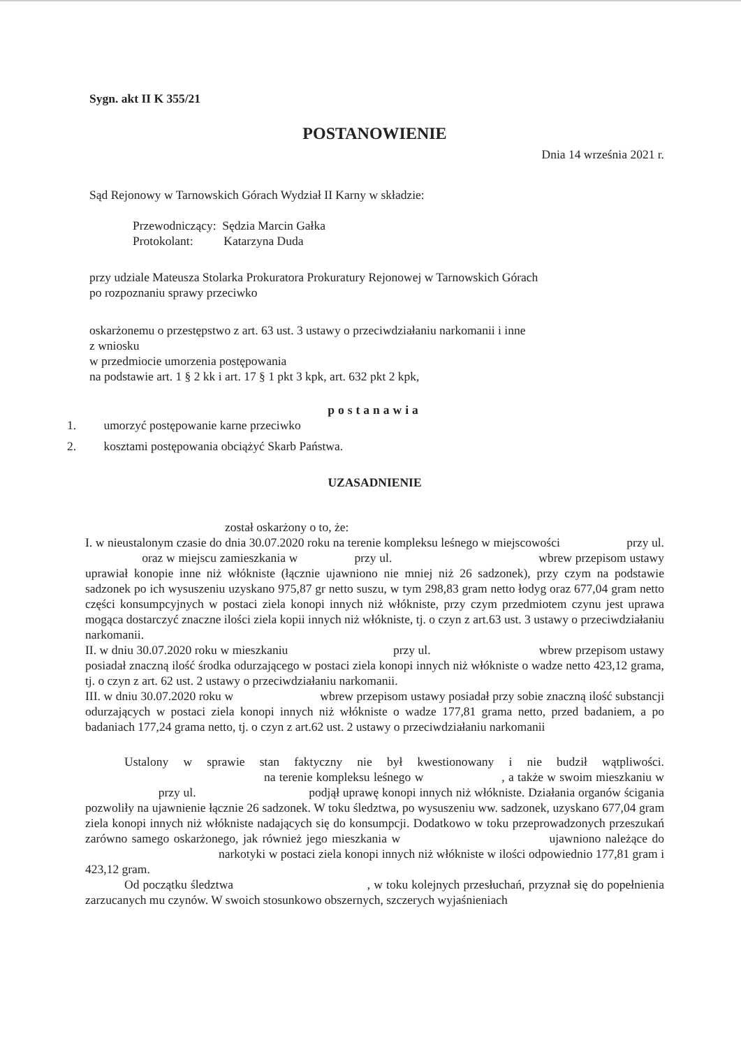Sygn. akt II K 355/21
POSTANOWIENIE
Dnia 14 września 2021 r.
Sąd Rejonowy w Tarnowskich Górach Wydział II Karny w składzie:
Przewodniczący: Sędzia Marcin Gałka
Protokolant: Katarzyna Duda
przy udziale Mateusza Stolarka Prokuratora Prokuratury Rejonowej w Tarnowskich Górach
po rozpoznaniu sprawy przeciwko
oskarżonemu o przestępstwo z art. 63 ust. 3 ustawy o przeciwdziałaniu narkomanii i inne
z wniosku
w przedmiocie umorzenia postępowania
na podstawie art. 1 § 2 kk i art. 17 § 1 pkt 3 kpk, art. 632 pkt 2 kpk,
postanawia
1. umorzyć postępowanie karne przeciwko
2. kosztami postępowania obciążyć Skarb Państwa.
UZASADNIENIE
został oskarżony o to, że:
I. w nieustalonym czasie do dnia 30.07.2020 roku na terenie kompleksu leśnego w miejscowości przy ul. oraz w miejscu zamieszkania w przy ul. wbrew przepisom ustawy uprawiał konopie inne niż włókniste (łącznie ujawniono nie mniej niż 26 sadzonek), przy czym na podstawie sadzonek po ich wysuszeniu uzyskano 975,87 gr netto suszu, w tym 298,83 gram netto łodyg oraz 677,04 gram netto części konsumpcyjnych w postaci ziela konopi innych niż włókniste, przy czym przedmiotem czynu jest uprawa mogąca dostarczyć znaczne ilości ziela kopii innych niż włókniste, tj. o czyn z art.63 ust. 3 ustawy o przeciwdziałaniu narkomanii.
II. w dniu 30.07.2020 roku w mieszkaniu przy ul. wbrew przepisom ustawy posiadał znaczną ilość środka odurzającego w postaci ziela konopi innych niż włókniste o wadze netto 423,12 grama, tj. o czyn z art. 62 ust. 2 ustawy o przeciwdziałaniu narkomanii.
III. w dniu 30.07.2020 roku w wbrew przepisom ustawy posiadał przy sobie znaczną ilość substancji odurzających w postaci ziela konopi innych niż włókniste o wadze 177,81 grama netto, przed badaniem, a po badaniach 177,24 grama netto, tj. o czyn z art.62 ust. 2 ustawy o przeciwdziałaniu narkomanii
Ustalony w sprawie stan faktyczny nie był kwestionowany i nie budził wątpliwości. na terenie kompleksu leśnego w , a także w swoim mieszkaniu w przy ul. podjął uprawę konopi innych niż włókniste. Działania organów ścigania pozwoliły na ujawnienie łącznie 26 sadzonek. W toku śledztwa, po wysuszeniu ww. sadzonek, uzyskano 677,04 gram ziela konopi innych niż włókniste nadających się do konsumpcji. Dodatkowo w toku przeprowadzonych przeszukań zarówno samego oskarżonego, jak również jego mieszkania w ujawniono należące do narkotyki w postaci ziela konopi innych niż włókniste w ilości odpowiednio 177,81 gram i 423,12 gram.
Od początku śledztwa , w toku kolejnych przesłuchań, przyznał się do popełnienia zarzucanych mu czynów. W swoich stosunkowo obszernych, szczerych wyjaśnieniach